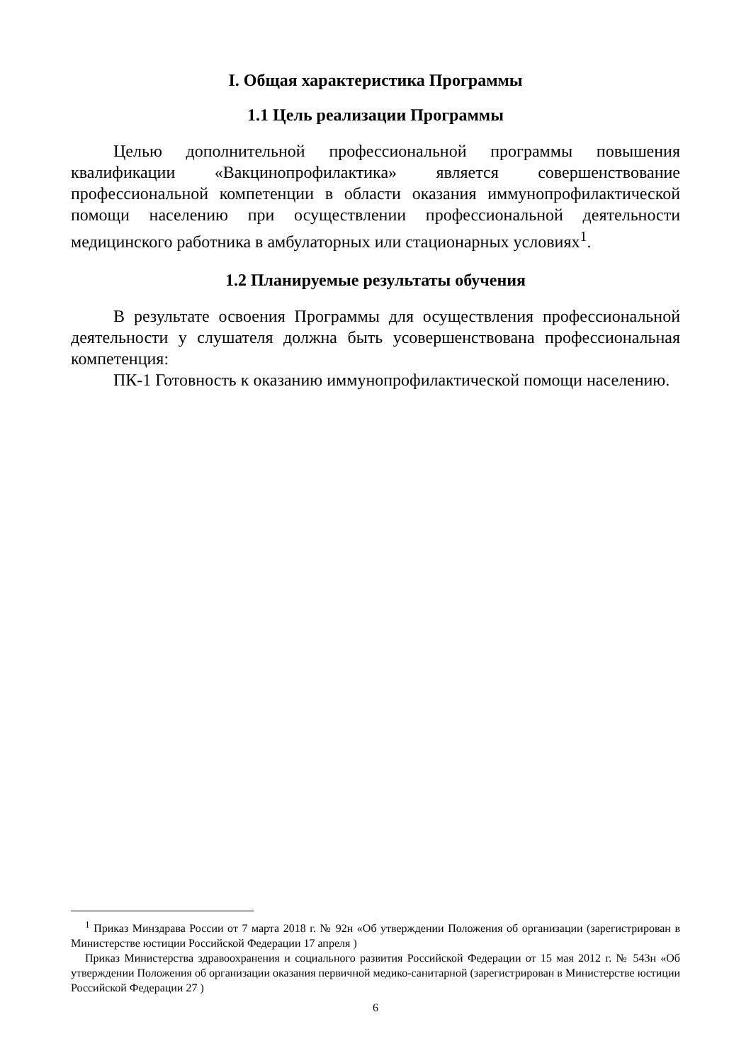I. Общая характеристика Программы
1.1 Цель реализации Программы
Целью дополнительной профессиональной программы повышения квалификации «Вакцинопрофилактика» является совершенствование профессиональной компетенции в области оказания иммунопрофилактической помощи населению при осуществлении профессиональной деятельности медицинского работника в амбулаторных или стационарных условиях<sup>1</sup>.
1.2 Планируемые результаты обучения
В результате освоения Программы для осуществления профессиональной деятельности у слушателя должна быть усовершенствована профессиональная компетенция:
ПК-1 Готовность к оказанию иммунопрофилактической помощи населению.
<sup>1</sup> Приказ Минздрава России от 7 марта 2018 г. № 92н «Об утверждении Положения об организации (зарегистрирован в Министерстве юстиции Российской Федерации 17 апреля )
Приказ Министерства здравоохранения и социального развития Российской Федерации от 15 мая 2012 г. № 543н «Об утверждении Положения об организации оказания первичной медико-санитарной (зарегистрирован в Министерстве юстиции Российской Федерации 27 )
6